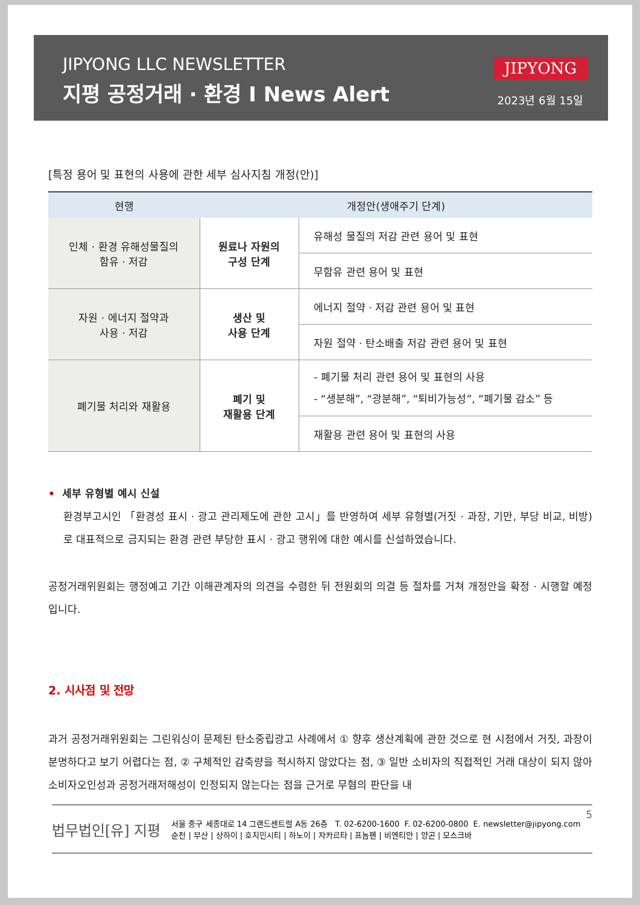JIPYONG LLC NEWSLETTER
지평 공정거래 · 환경 I News Alert
JIPYONG
2023년 6월 15일
[특정 용어 및 표현의 사용에 관한 세부 심사지침 개정(안)]
| 현행 | 개정안(생애주기 단계) | |
| --- | --- | --- |
| 인체 · 환경 유해성물질의 함유 · 저감 | 원료나 자원의 구성 단계 | 유해성 물질의 저감 관련 용어 및 표현 |
| | | 무함유 관련 용어 및 표현 |
| 자원 · 에너지 절약과 사용 · 저감 | 생산 및 사용 단계 | 에너지 절약 · 저감 관련 용어 및 표현 |
| | | 자원 절약 · 탄소배출 저감 관련 용어 및 표현 |
| 폐기물 처리와 재활용 | 폐기 및 재활용 단계 | - 폐기물 처리 관련 용어 및 표현의 사용 - “생분해”, “광분해”, “퇴비가능성”, “폐기물 감소” 등 |
| | | 재활용 관련 용어 및 표현의 사용 |
• 세부 유형별 예시 신설
환경부고시인 「환경성 표시 · 광고 관리제도에 관한 고시」를 반영하여 세부 유형별(거짓 · 과장, 기만, 부당 비교, 비방)로 대표적으로 금지되는 환경 관련 부당한 표시 · 광고 행위에 대한 예시를 신설하였습니다.
공정거래위원회는 행정예고 기간 이해관계자의 의견을 수렴한 뒤 전원회의 의결 등 절차를 거쳐 개정안을 확정 · 시행할 예정입니다.
2. 시사점 및 전망
과거 공정거래위원회는 그린워싱이 문제된 탄소중립광고 사례에서 ① 향후 생산계획에 관한 것으로 현 시점에서 거짓, 과장이 분명하다고 보기 어렵다는 점, ② 구체적인 감축량을 적시하지 않았다는 점, ③ 일반 소비자의 직접적인 거래 대상이 되지 않아 소비자오인성과 공정거래저해성이 인정되지 않는다는 점을 근거로 무혐의 판단을 내
5
법무법인[유] 지평
서울 중구 세종대로 14 그랜드센트럴 A동 26층 T. 02-6200-1600 F. 02-6200-0800 E. newsletter@jipyong.com
순천 | 부산 | 상하이 | 호치민시티 | 하노이 | 자카르타 | 프놈펜 | 비엔티안 | 양곤 | 모스크바